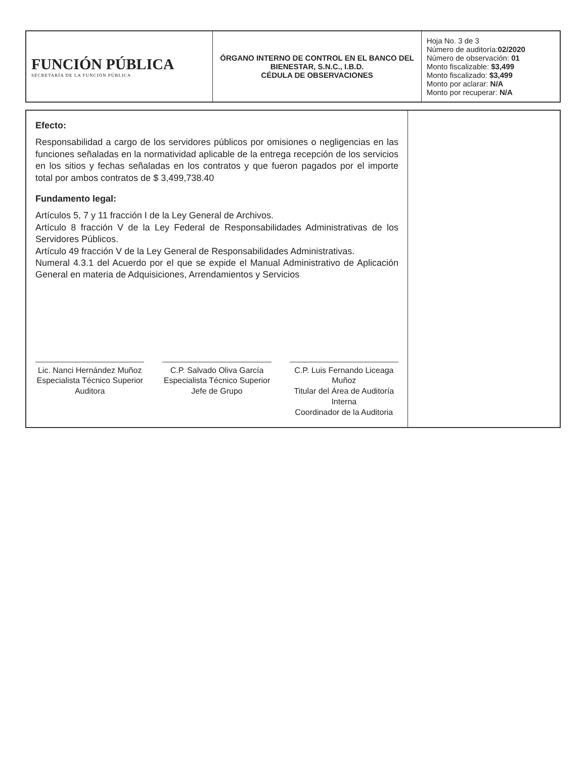| FUNCIÓN PÚBLICA SECRETARÍA DE LA FUNCIÓN PÚBLICA | ÓRGANO INTERNO DE CONTROL EN EL BANCO DEL BIENESTAR, S.N.C., I.B.D. CÉDULA DE OBSERVACIONES | Hoja No. 3 de 3 Número de auditoría: 02/2020 Número de observación: 01 Monto fiscalizable: $3,499 Monto fiscalizado: $3,499 Monto por aclarar: N/A Monto por recuperar: N/A |
Efecto:
Responsabilidad a cargo de los servidores públicos por omisiones o negligencias en las funciones señaladas en la normatividad aplicable de la entrega recepción de los servicios en los sitios y fechas señaladas en los contratos y que fueron pagados por el importe total por ambos contratos de $ 3,499,738.40
Fundamento legal:
Artículos 5, 7 y 11 fracción I de la Ley General de Archivos.
Artículo 8 fracción V de la Ley Federal de Responsabilidades Administrativas de los Servidores Públicos.
Artículo 49 fracción V de la Ley General de Responsabilidades Administrativas.
Numeral 4.3.1 del Acuerdo por el que se expide el Manual Administrativo de Aplicación General en materia de Adquisiciones, Arrendamientos y Servicios
Lic. Nanci Hernández Muñoz
Especialista Técnico Superior
Auditora
C.P. Salvado Oliva García
Especialista Técnico Superior
Jefe de Grupo
C.P. Luis Fernando Liceaga Muñoz
Titular del Área de Auditoría Interna
Coordinador de la Auditoria